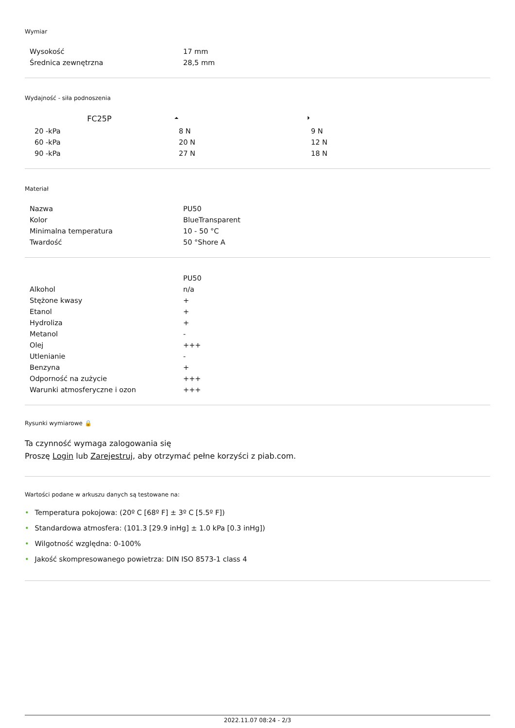Wymiar
| Wysokość | 17 mm |
| Średnica zewnętrzna | 28,5 mm |
Wydajność - siła podnoszenia
| FC25P | ⏶ | ⏵ |
| --- | --- | --- |
| 20 -kPa | 8 N | 9 N |
| 60 -kPa | 20 N | 12 N |
| 90 -kPa | 27 N | 18 N |
Materiał
| Nazwa | PU50 |
| Kolor | BlueTransparent |
| Minimalna temperatura | 10 - 50 °C |
| Twardość | 50 °Shore A |
| | PU50 |
| Alkohol | n/a |
| Stężone kwasy | + |
| Etanol | + |
| Hydroliza | + |
| Metanol | - |
| Olej | +++ |
| Utlenianie | - |
| Benzyna | + |
| Odporność na zużycie | +++ |
| Warunki atmosferyczne i ozon | +++ |
Rysunki wymiarowe 🔒
Ta czynność wymaga zalogowania się
Proszę Login lub Zarejestruj, aby otrzymać pełne korzyści z piab.com.
Wartości podane w arkuszu danych są testowane na:
• Temperatura pokojowa: (20º C [68º F] ± 3º C [5.5º F])
• Standardowa atmosfera: (101.3 [29.9 inHg] ± 1.0 kPa [0.3 inHg])
• Wilgotność względna: 0-100%
• Jakość skompresowanego powietrza: DIN ISO 8573-1 class 4
2022.11.07 08:24 - 2/3